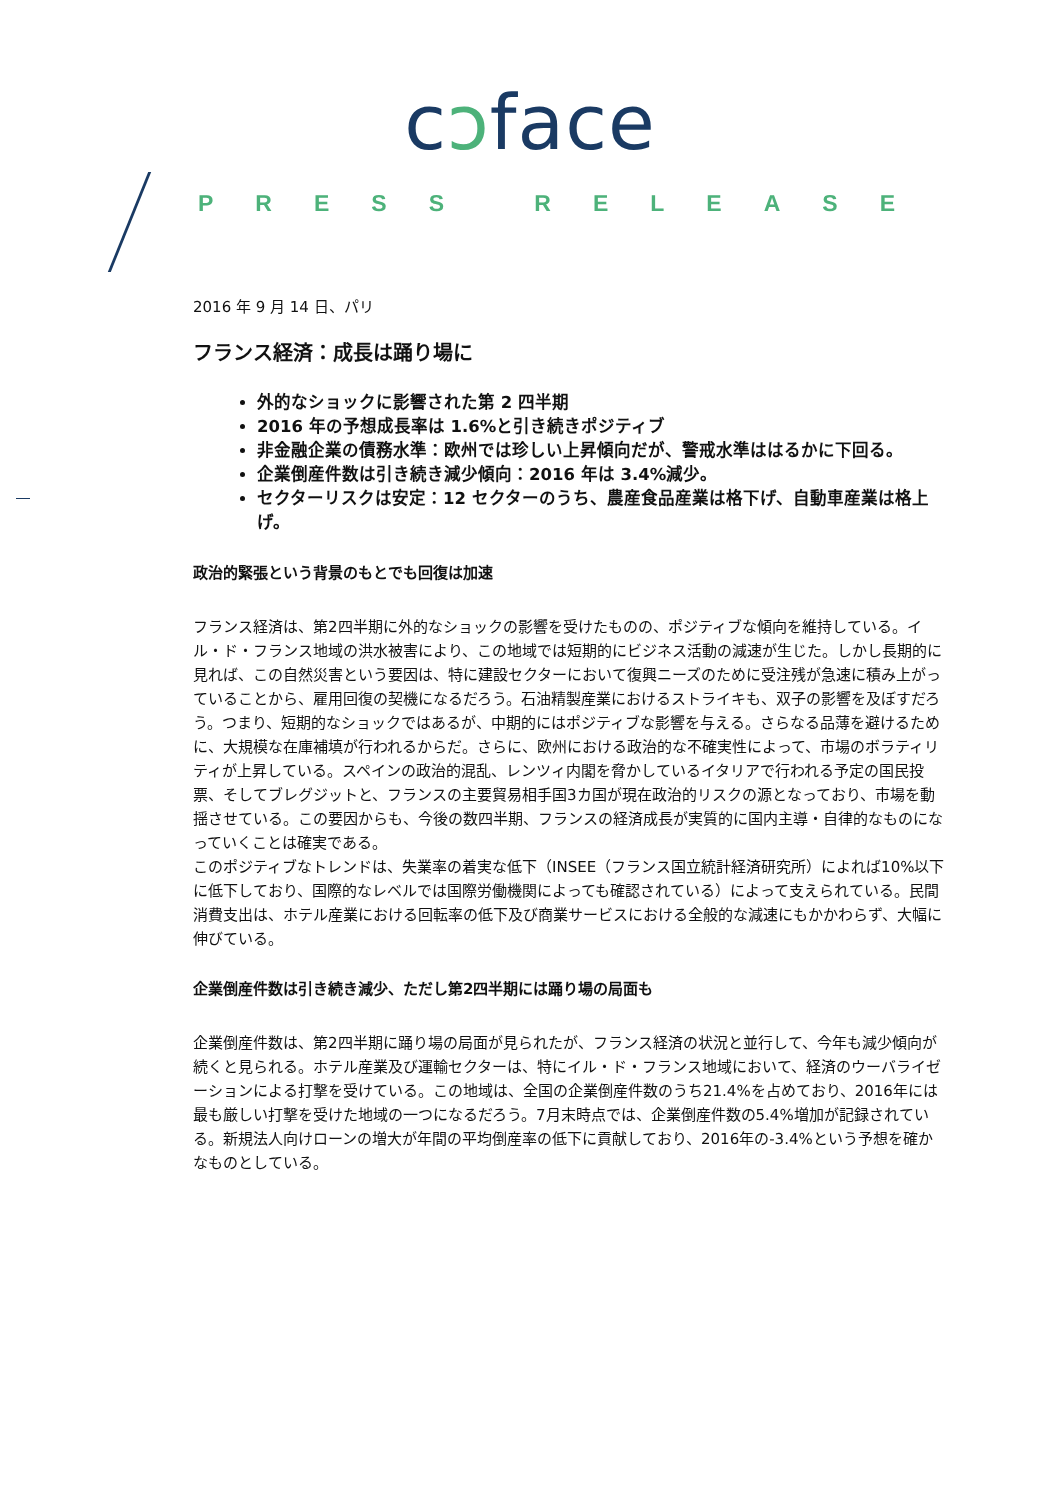cↄface
PRESS RELEASE
2016 年 9 月 14 日、パリ
フランス経済：成長は踊り場に
外的なショックに影響された第 2 四半期
2016 年の予想成長率は 1.6%と引き続きポジティブ
非金融企業の債務水準：欧州では珍しい上昇傾向だが、警戒水準ははるかに下回る。
企業倒産件数は引き続き減少傾向：2016 年は 3.4%減少。
セクターリスクは安定：12 セクターのうち、農産食品産業は格下げ、自動車産業は格上げ。
政治的緊張という背景のもとでも回復は加速
フランス経済は、第2四半期に外的なショックの影響を受けたものの、ポジティブな傾向を維持している。イル・ド・フランス地域の洪水被害により、この地域では短期的にビジネス活動の減速が生じた。しかし長期的に見れば、この自然災害という要因は、特に建設セクターにおいて復興ニーズのために受注残が急速に積み上がっていることから、雇用回復の契機になるだろう。石油精製産業におけるストライキも、双子の影響を及ぼすだろう。つまり、短期的なショックではあるが、中期的にはポジティブな影響を与える。さらなる品薄を避けるために、大規模な在庫補填が行われるからだ。さらに、欧州における政治的な不確実性によって、市場のボラティリティが上昇している。スペインの政治的混乱、レンツィ内閣を脅かしているイタリアで行われる予定の国民投票、そしてブレグジットと、フランスの主要貿易相手国3カ国が現在政治的リスクの源となっており、市場を動揺させている。この要因からも、今後の数四半期、フランスの経済成長が実質的に国内主導・自律的なものになっていくことは確実である。
このポジティブなトレンドは、失業率の着実な低下（INSEE（フランス国立統計経済研究所）によれば10%以下に低下しており、国際的なレベルでは国際労働機関によっても確認されている）によって支えられている。民間消費支出は、ホテル産業における回転率の低下及び商業サービスにおける全般的な減速にもかかわらず、大幅に伸びている。
企業倒産件数は引き続き減少、ただし第2四半期には踊り場の局面も
企業倒産件数は、第2四半期に踊り場の局面が見られたが、フランス経済の状況と並行して、今年も減少傾向が続くと見られる。ホテル産業及び運輸セクターは、特にイル・ド・フランス地域において、経済のウーバライゼーションによる打撃を受けている。この地域は、全国の企業倒産件数のうち21.4%を占めており、2016年には最も厳しい打撃を受けた地域の一つになるだろう。7月末時点では、企業倒産件数の5.4%増加が記録されている。新規法人向けローンの増大が年間の平均倒産率の低下に貢献しており、2016年の-3.4%という予想を確かなものとしている。